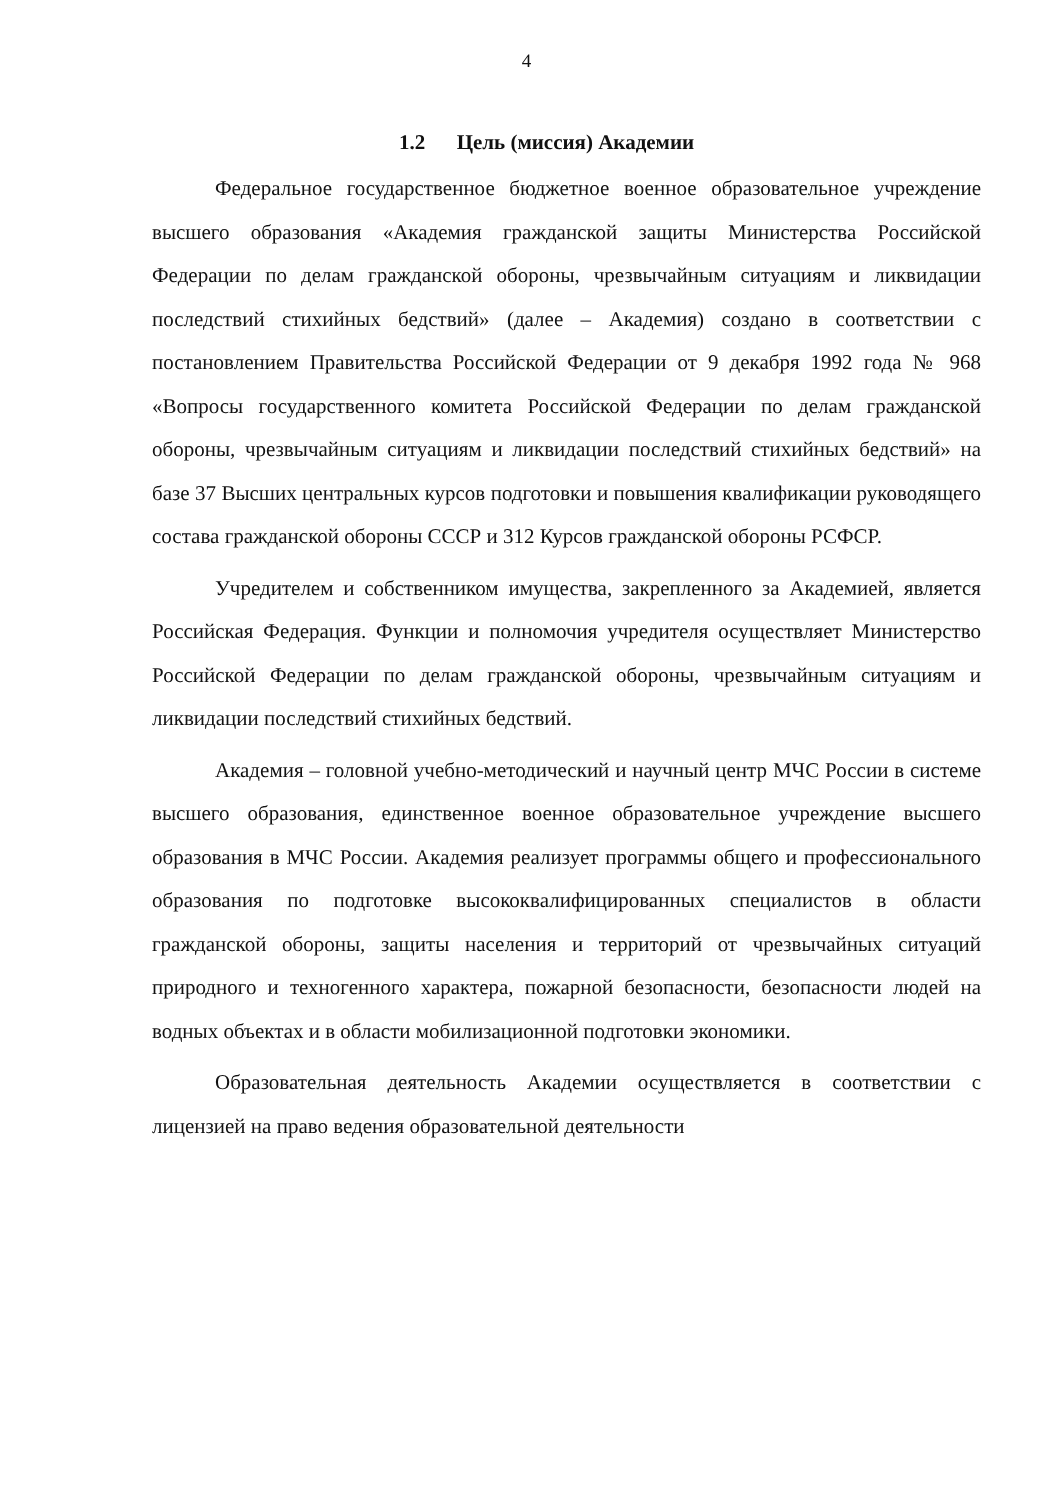4
1.2 Цель (миссия) Академии
Федеральное государственное бюджетное военное образовательное учреждение высшего образования «Академия гражданской защиты Министерства Российской Федерации по делам гражданской обороны, чрезвычайным ситуациям и ликвидации последствий стихийных бедствий» (далее – Академия) создано в соответствии с постановлением Правительства Российской Федерации от 9 декабря 1992 года № 968 «Вопросы государственного комитета Российской Федерации по делам гражданской обороны, чрезвычайным ситуациям и ликвидации последствий стихийных бедствий» на базе 37 Высших центральных курсов подготовки и повышения квалификации руководящего состава гражданской обороны СССР и 312 Курсов гражданской обороны РСФСР.
Учредителем и собственником имущества, закрепленного за Академией, является Российская Федерация. Функции и полномочия учредителя осуществляет Министерство Российской Федерации по делам гражданской обороны, чрезвычайным ситуациям и ликвидации последствий стихийных бедствий.
Академия – головной учебно-методический и научный центр МЧС России в системе высшего образования, единственное военное образовательное учреждение высшего образования в МЧС России. Академия реализует программы общего и профессионального образования по подготовке высококвалифицированных специалистов в области гражданской обороны, защиты населения и территорий от чрезвычайных ситуаций природного и техногенного характера, пожарной безопасности, безопасности людей на водных объектах и в области мобилизационной подготовки экономики.
Образовательная деятельность Академии осуществляется в соответствии с лицензией на право ведения образовательной деятельности